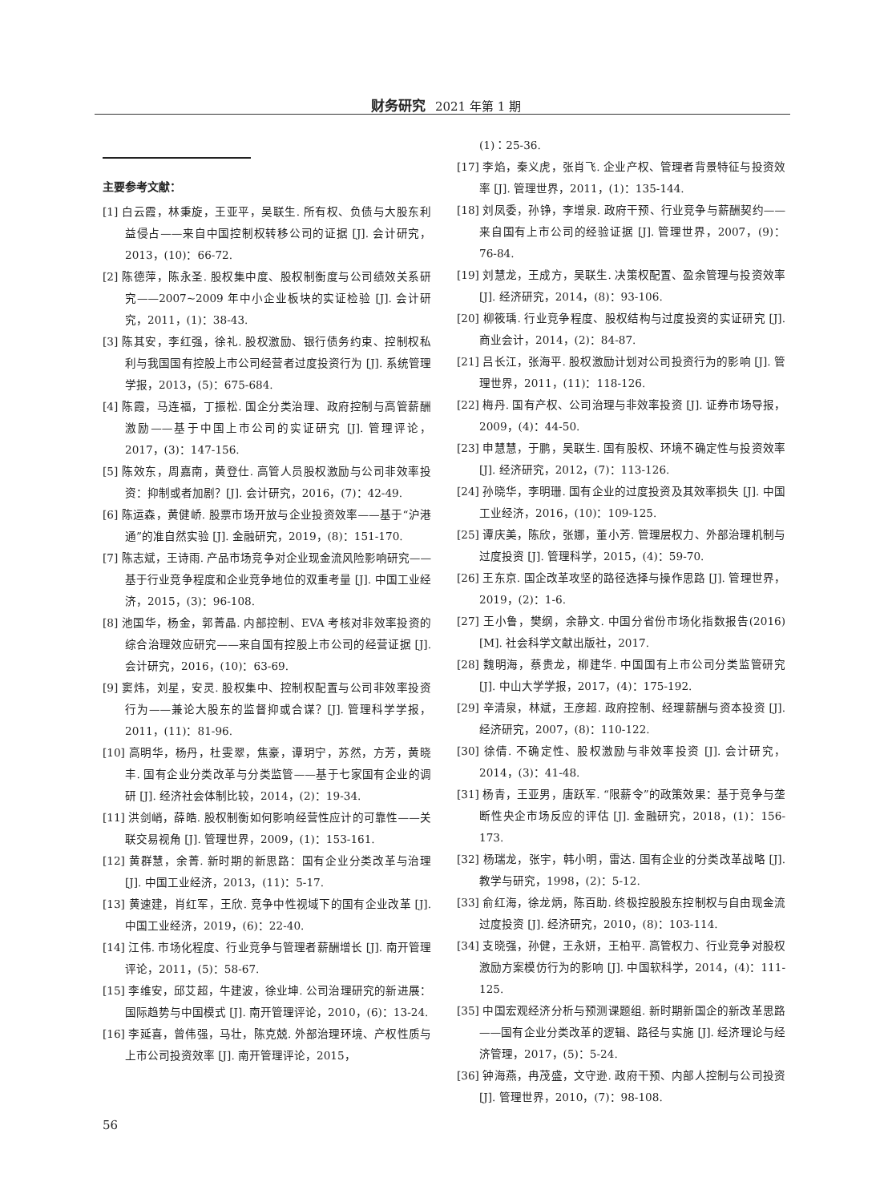财务研究 2021 年第 1 期
主要参考文献：
[1] 白云霞，林秉旋，王亚平，吴联生. 所有权、负债与大股东利益侵占——来自中国控制权转移公司的证据 [J]. 会计研究，2013，(10)：66-72.
[2] 陈德萍，陈永圣. 股权集中度、股权制衡度与公司绩效关系研究——2007~2009 年中小企业板块的实证检验 [J]. 会计研究，2011，(1)：38-43.
[3] 陈其安，李红强，徐礼. 股权激励、银行债务约束、控制权私利与我国国有控股上市公司经营者过度投资行为 [J]. 系统管理学报，2013，(5)：675-684.
[4] 陈霞，马连福，丁振松. 国企分类治理、政府控制与高管薪酬激励——基于中国上市公司的实证研究 [J]. 管理评论，2017，(3)：147-156.
[5] 陈效东，周嘉南，黄登仕. 高管人员股权激励与公司非效率投资：抑制或者加剧？[J]. 会计研究，2016，(7)：42-49.
[6] 陈运森，黄健峤. 股票市场开放与企业投资效率——基于“沪港通”的准自然实验 [J]. 金融研究，2019，(8)：151-170.
[7] 陈志斌，王诗雨. 产品市场竞争对企业现金流风险影响研究——基于行业竞争程度和企业竞争地位的双重考量 [J]. 中国工业经济，2015，(3)：96-108.
[8] 池国华，杨金，郭菁晶. 内部控制、EVA 考核对非效率投资的综合治理效应研究——来自国有控股上市公司的经营证据 [J]. 会计研究，2016，(10)：63-69.
[9] 窦炜，刘星，安灵. 股权集中、控制权配置与公司非效率投资行为——兼论大股东的监督抑或合谋？[J]. 管理科学学报，2011，(11)：81-96.
[10] 高明华，杨丹，杜雯翠，焦豪，谭玥宁，苏然，方芳，黄晓丰. 国有企业分类改革与分类监管——基于七家国有企业的调研 [J]. 经济社会体制比较，2014，(2)：19-34.
[11] 洪剑峭，薛皓. 股权制衡如何影响经营性应计的可靠性——关联交易视角 [J]. 管理世界，2009，(1)：153-161.
[12] 黄群慧，余菁. 新时期的新思路：国有企业分类改革与治理 [J]. 中国工业经济，2013，(11)：5-17.
[13] 黄速建，肖红军，王欣. 竞争中性视域下的国有企业改革 [J]. 中国工业经济，2019，(6)：22-40.
[14] 江伟. 市场化程度、行业竞争与管理者薪酬增长 [J]. 南开管理评论，2011，(5)：58-67.
[15] 李维安，邱艾超，牛建波，徐业坤. 公司治理研究的新进展：国际趋势与中国模式 [J]. 南开管理评论，2010，(6)：13-24.
[16] 李延喜，曾伟强，马壮，陈克兢. 外部治理环境、产权性质与上市公司投资效率 [J]. 南开管理评论，2015，
(1)：25-36.
[17] 李焰，秦义虎，张肖飞. 企业产权、管理者背景特征与投资效率 [J]. 管理世界，2011，(1)：135-144.
[18] 刘凤委，孙铮，李增泉. 政府干预、行业竞争与薪酬契约——来自国有上市公司的经验证据 [J]. 管理世界，2007，(9)：76-84.
[19] 刘慧龙，王成方，吴联生. 决策权配置、盈余管理与投资效率 [J]. 经济研究，2014，(8)：93-106.
[20] 柳筱瑀. 行业竞争程度、股权结构与过度投资的实证研究 [J]. 商业会计，2014，(2)：84-87.
[21] 吕长江，张海平. 股权激励计划对公司投资行为的影响 [J]. 管理世界，2011，(11)：118-126.
[22] 梅丹. 国有产权、公司治理与非效率投资 [J]. 证券市场导报，2009，(4)：44-50.
[23] 申慧慧，于鹏，吴联生. 国有股权、环境不确定性与投资效率 [J]. 经济研究，2012，(7)：113-126.
[24] 孙晓华，李明珊. 国有企业的过度投资及其效率损失 [J]. 中国工业经济，2016，(10)：109-125.
[25] 谭庆美，陈欣，张娜，董小芳. 管理层权力、外部治理机制与过度投资 [J]. 管理科学，2015，(4)：59-70.
[26] 王东京. 国企改革攻坚的路径选择与操作思路 [J]. 管理世界，2019，(2)：1-6.
[27] 王小鲁，樊纲，余静文. 中国分省份市场化指数报告(2016)[M]. 社会科学文献出版社，2017.
[28] 魏明海，蔡贵龙，柳建华. 中国国有上市公司分类监管研究 [J]. 中山大学学报，2017，(4)：175-192.
[29] 辛清泉，林斌，王彦超. 政府控制、经理薪酬与资本投资 [J]. 经济研究，2007，(8)：110-122.
[30] 徐倩. 不确定性、股权激励与非效率投资 [J]. 会计研究，2014，(3)：41-48.
[31] 杨青，王亚男，唐跃军. “限薪令”的政策效果：基于竞争与垄断性央企市场反应的评估 [J]. 金融研究，2018，(1)：156-173.
[32] 杨瑞龙，张宇，韩小明，雷达. 国有企业的分类改革战略 [J]. 教学与研究，1998，(2)：5-12.
[33] 俞红海，徐龙炳，陈百助. 终极控股股东控制权与自由现金流过度投资 [J]. 经济研究，2010，(8)：103-114.
[34] 支晓强，孙健，王永妍，王柏平. 高管权力、行业竞争对股权激励方案模仿行为的影响 [J]. 中国软科学，2014，(4)：111-125.
[35] 中国宏观经济分析与预测课题组. 新时期新国企的新改革思路——国有企业分类改革的逻辑、路径与实施 [J]. 经济理论与经济管理，2017，(5)：5-24.
[36] 钟海燕，冉茂盛，文守逊. 政府干预、内部人控制与公司投资 [J]. 管理世界，2010，(7)：98-108.
56